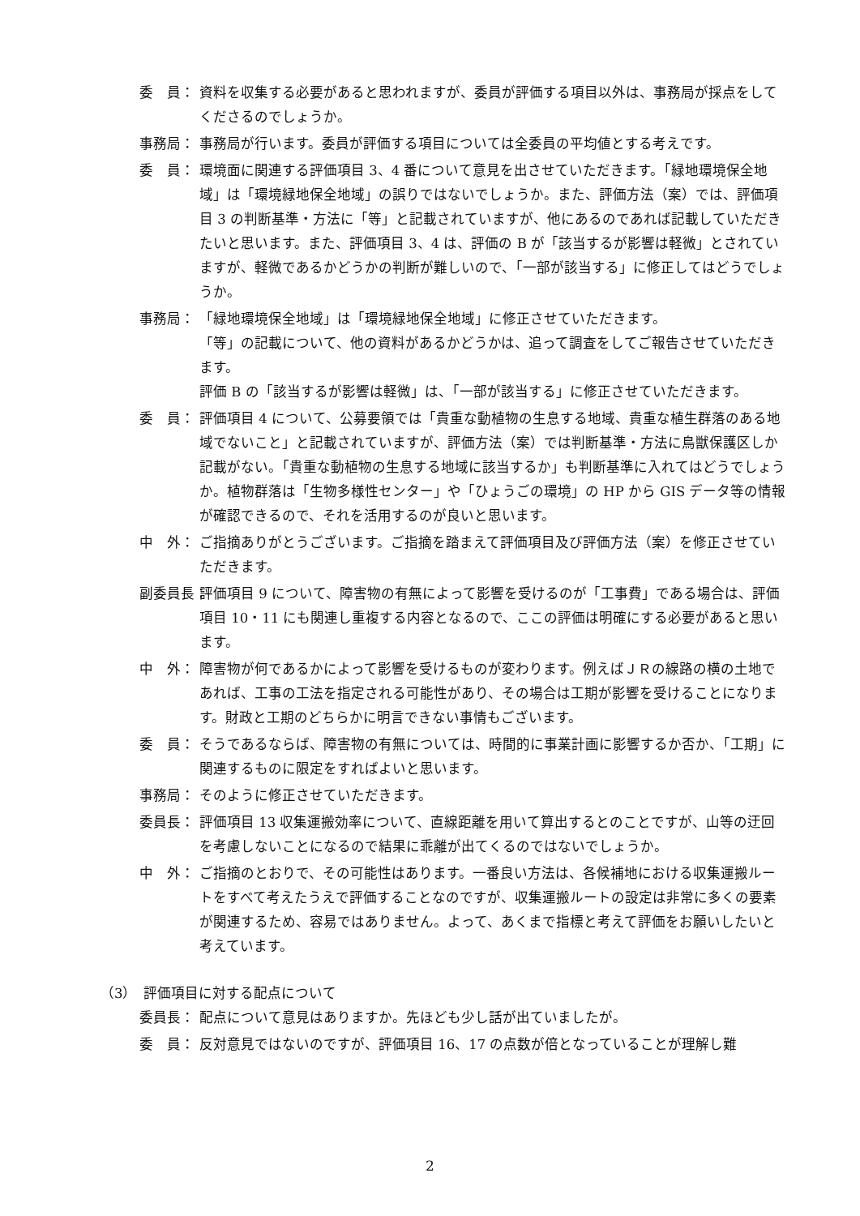委　員： 資料を収集する必要があると思われますが、委員が評価する項目以外は、事務局が採点をしてくださるのでしょうか。
事務局： 事務局が行います。委員が評価する項目については全委員の平均値とする考えです。
委　員： 環境面に関連する評価項目 3、4 番について意見を出させていただきます。「緑地環境保全地域」は「環境緑地保全地域」の誤りではないでしょうか。また、評価方法（案）では、評価項目 3 の判断基準・方法に「等」と記載されていますが、他にあるのであれば記載していただきたいと思います。また、評価項目 3、4 は、評価の B が「該当するが影響は軽微」とされていますが、軽微であるかどうかの判断が難しいので、「一部が該当する」に修正してはどうでしょうか。
事務局： 「緑地環境保全地域」は「環境緑地保全地域」に修正させていただきます。
「等」の記載について、他の資料があるかどうかは、追って調査をしてご報告させていただきます。
評価 B の「該当するが影響は軽微」は、「一部が該当する」に修正させていただきます。
委　員： 評価項目 4 について、公募要領では「貴重な動植物の生息する地域、貴重な植生群落のある地域でないこと」と記載されていますが、評価方法（案）では判断基準・方法に鳥獣保護区しか記載がない。「貴重な動植物の生息する地域に該当するか」も判断基準に入れてはどうでしょうか。植物群落は「生物多様性センター」や「ひょうごの環境」の HP から GIS データ等の情報が確認できるので、それを活用するのが良いと思います。
中　外： ご指摘ありがとうございます。ご指摘を踏まえて評価項目及び評価方法（案）を修正させていただきます。
副委員長： 評価項目 9 について、障害物の有無によって影響を受けるのが「工事費」である場合は、評価項目 10・11 にも関連し重複する内容となるので、ここの評価は明確にする必要があると思います。
中　外： 障害物が何であるかによって影響を受けるものが変わります。例えばＪＲの線路の横の土地であれば、工事の工法を指定される可能性があり、その場合は工期が影響を受けることになります。財政と工期のどちらかに明言できない事情もございます。
委　員： そうであるならば、障害物の有無については、時間的に事業計画に影響するか否か、「工期」に関連するものに限定をすればよいと思います。
事務局： そのように修正させていただきます。
委員長： 評価項目 13 収集運搬効率について、直線距離を用いて算出するとのことですが、山等の迂回を考慮しないことになるので結果に乖離が出てくるのではないでしょうか。
中　外： ご指摘のとおりで、その可能性はあります。一番良い方法は、各候補地における収集運搬ルートをすべて考えたうえで評価することなのですが、収集運搬ルートの設定は非常に多くの要素が関連するため、容易ではありません。よって、あくまで指標と考えて評価をお願いしたいと考えています。
（3）　評価項目に対する配点について
委員長： 配点について意見はありますか。先ほども少し話が出ていましたが。
委　員： 反対意見ではないのですが、評価項目 16、17 の点数が倍となっていることが理解し難
2